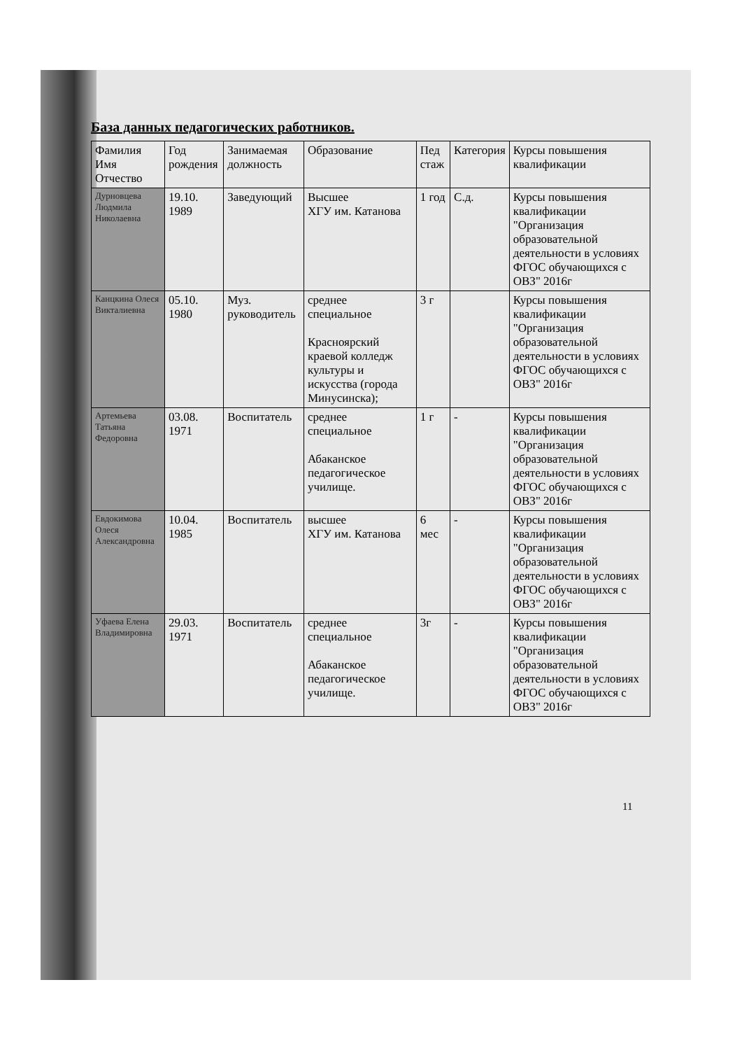База данных педагогических работников.
| Фамилия Имя Отчество | Год рождения | Занимаемая должность | Образование | Пед стаж | Категория | Курсы повышения квалификации |
| --- | --- | --- | --- | --- | --- | --- |
| Дурновцева Людмила Николаевна | 19.10. 1989 | Заведующий | Высшее ХГУ им. Катанова | 1 год | С.д. | Курсы повышения квалификации "Организация образовательной деятельности в условиях ФГОС обучающихся с ОВЗ" 2016г |
| Канцкина Олеся Викталиевна | 05.10. 1980 | Муз. руководитель | среднее специальное Красноярский краевой колледж культуры и искусства (города Минусинска); | 3 г | | Курсы повышения квалификации "Организация образовательной деятельности в условиях ФГОС обучающихся с ОВЗ" 2016г |
| Артемьева Татьяна Федоровна | 03.08. 1971 | Воспитатель | среднее специальное Абаканское педагогическое училище. | 1 г | - | Курсы повышения квалификации "Организация образовательной деятельности в условиях ФГОС обучающихся с ОВЗ" 2016г |
| Евдокимова Олеся Александровна | 10.04. 1985 | Воспитатель | высшее ХГУ им. Катанова | 6 мес | - | Курсы повышения квалификации "Организация образовательной деятельности в условиях ФГОС обучающихся с ОВЗ" 2016г |
| Уфаева Елена Владимировна | 29.03. 1971 | Воспитатель | среднее специальное Абаканское педагогическое училище. | 3г | - | Курсы повышения квалификации "Организация образовательной деятельности в условиях ФГОС обучающихся с ОВЗ" 2016г |
11